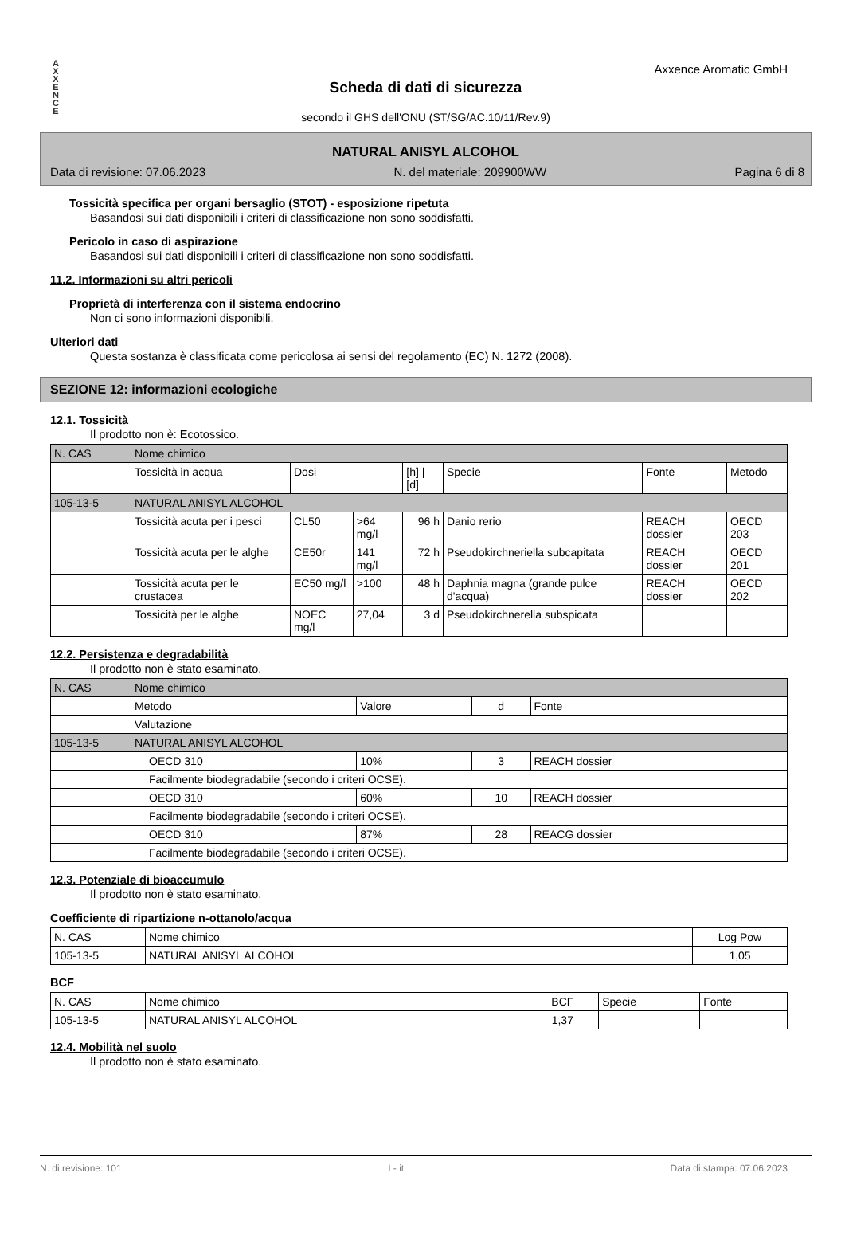A
X
X
E
N
C
E
Axxence Aromatic GmbH
Scheda di dati di sicurezza
secondo il GHS dell'ONU (ST/SG/AC.10/11/Rev.9)
NATURAL ANISYL ALCOHOL
Data di revisione: 07.06.2023 N. del materiale: 209900WW Pagina 6 di 8
Tossicità specifica per organi bersaglio (STOT) - esposizione ripetuta
Basandosi sui dati disponibili i criteri di classificazione non sono soddisfatti.
Pericolo in caso di aspirazione
Basandosi sui dati disponibili i criteri di classificazione non sono soddisfatti.
11.2. Informazioni su altri pericoli
Proprietà di interferenza con il sistema endocrino
Non ci sono informazioni disponibili.
Ulteriori dati
Questa sostanza è classificata come pericolosa ai sensi del regolamento (EC) N. 1272 (2008).
SEZIONE 12: informazioni ecologiche
12.1. Tossicità
Il prodotto non è: Ecotossico.
| N. CAS | Nome chimico | | | | | | |
| | Tossicità in acqua | Dosi | | [h] / [d] | Specie | Fonte | Metodo |
| 105-13-5 | NATURAL ANISYL ALCOHOL | | | | | | |
| | Tossicità acuta per i pesci | CL50 | >64 mg/l | 96 h | Danio rerio | REACH dossier | OECD 203 |
| | Tossicità acuta per le alghe | CE50r | 141 mg/l | 72 h | Pseudokirchneriella subcapitata | REACH dossier | OECD 201 |
| | Tossicità acuta per le crustacea | EC50 mg/l | >100 | 48 h | Daphnia magna (grande pulce d'acqua) | REACH dossier | OECD 202 |
| | Tossicità per le alghe | NOEC mg/l | 27,04 | 3 d | Pseudokirchnerella subspicata | | |
12.2. Persistenza e degradabilità
Il prodotto non è stato esaminato.
| N. CAS | Nome chimico | | | |
| | Metodo | Valore | d | Fonte |
| | Valutazione | | | |
| 105-13-5 | NATURAL ANISYL ALCOHOL | | | |
| | OECD 310 | 10% | 3 | REACH dossier |
| | Facilmente biodegradabile (secondo i criteri OCSE). | | | |
| | OECD 310 | 60% | 10 | REACH dossier |
| | Facilmente biodegradabile (secondo i criteri OCSE). | | | |
| | OECD 310 | 87% | 28 | REACG dossier |
| | Facilmente biodegradabile (secondo i criteri OCSE). | | | |
12.3. Potenziale di bioaccumulo
Il prodotto non è stato esaminato.
Coefficiente di ripartizione n-ottanolo/acqua
| N. CAS | Nome chimico | Log Pow |
| 105-13-5 | NATURAL ANISYL ALCOHOL | 1,05 |
BCF
| N. CAS | Nome chimico | BCF | Specie | Fonte |
| 105-13-5 | NATURAL ANISYL ALCOHOL | 1,37 | | |
12.4. Mobilità nel suolo
Il prodotto non è stato esaminato.
N. di revisione: 101 I - it Data di stampa: 07.06.2023